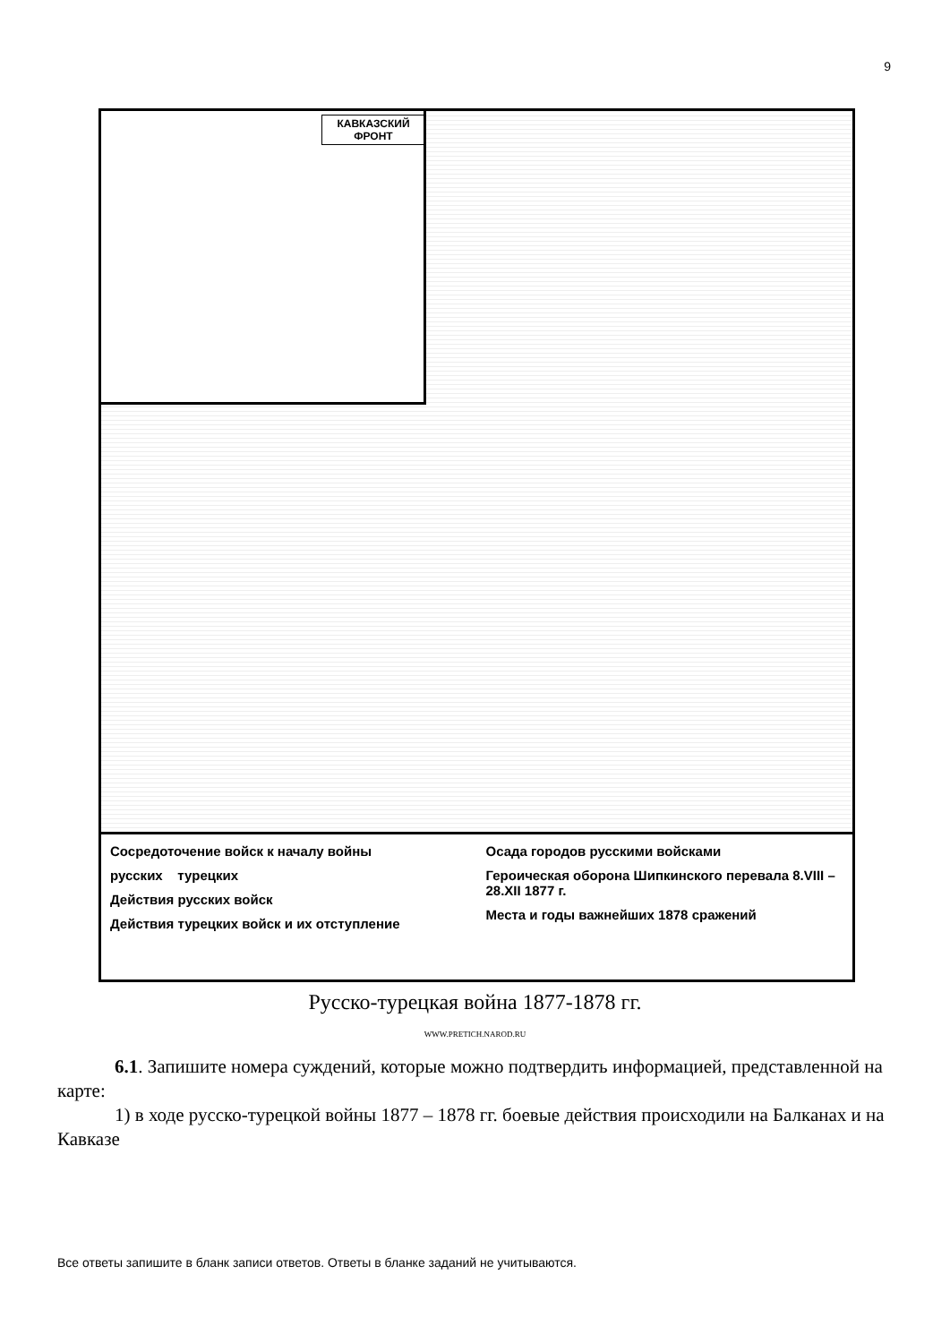9
КАВКАЗСКИЙ ФРОНТ
Сосредоточение войск к началу войны
русских турецких
Действия русских войск
Действия турецких войск и их отступление
Осада городов русскими войсками
Героическая оборона Шипкинского перевала 8.VIII – 28.XII 1877 г.
Места и годы важнейших 1878 сражений
Русско-турецкая война 1877-1878 гг.
WWW.PRETICH.NAROD.RU
6.1. Запишите номера суждений, которые можно подтвердить информацией, представленной на карте:
1) в ходе русско-турецкой войны 1877 – 1878 гг. боевые действия происходили на Балканах и на Кавказе
Все ответы запишите в бланк записи ответов. Ответы в бланке заданий не учитываются.